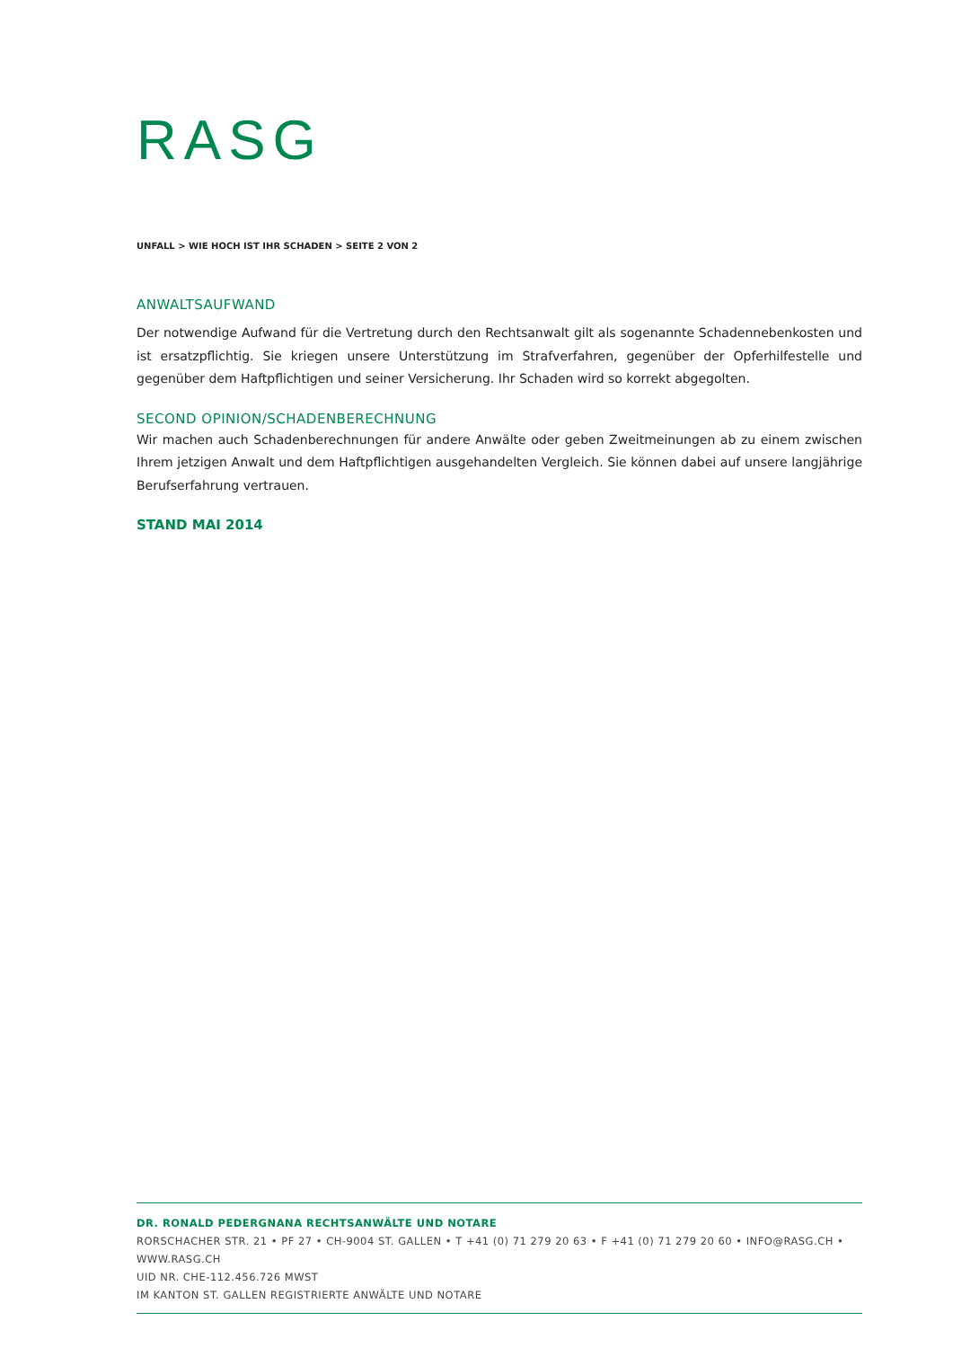RASG
UNFALL > WIE HOCH IST IHR SCHADEN > SEITE 2 VON 2
ANWALTSAUFWAND
Der notwendige Aufwand für die Vertretung durch den Rechtsanwalt gilt als sogenannte Schadennebenkosten und ist ersatzpflichtig. Sie kriegen unsere Unterstützung im Strafverfahren, gegenüber der Opferhilfestelle und gegenüber dem Haftpflichtigen und seiner Versicherung. Ihr Schaden wird so korrekt abgegolten.
SECOND OPINION/SCHADENBERECHNUNG
Wir machen auch Schadenberechnungen für andere Anwälte oder geben Zweitmeinungen ab zu einem zwischen Ihrem jetzigen Anwalt und dem Haftpflichtigen ausgehandelten Vergleich. Sie können dabei auf unsere langjährige Berufserfahrung vertrauen.
STAND MAI 2014
DR. RONALD PEDERGNANA RECHTSANWÄLTE UND NOTARE
RORSCHACHER STR. 21 • PF 27 • CH-9004 ST. GALLEN • T +41 (0) 71 279 20 63 • F +41 (0) 71 279 20 60 • INFO@RASG.CH • WWW.RASG.CH
UID NR. CHE-112.456.726 MWST
IM KANTON ST. GALLEN REGISTRIERTE ANWÄLTE UND NOTARE